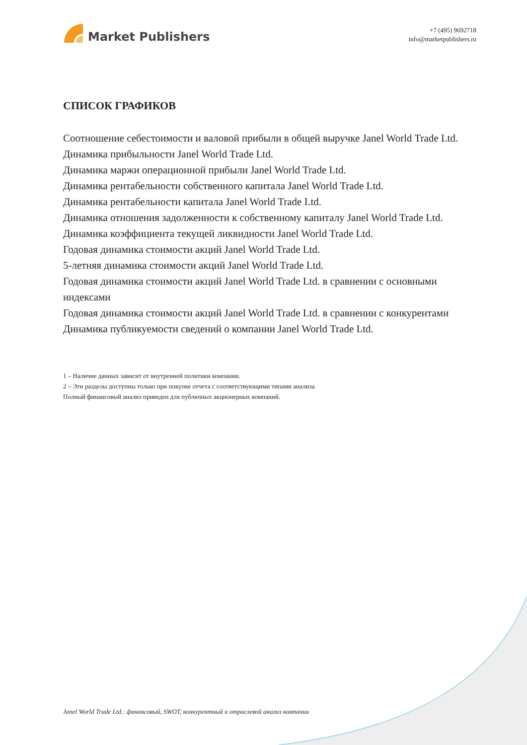Market Publishers
+7 (495) 9692718
info@marketpublishers.ru
СПИСОК ГРАФИКОВ
Соотношение себестоимости и валовой прибыли в общей выручке Janel World Trade Ltd.
Динамика прибыльности Janel World Trade Ltd.
Динамика маржи операционной прибыли Janel World Trade Ltd.
Динамика рентабельности собственного капитала Janel World Trade Ltd.
Динамика рентабельности капитала Janel World Trade Ltd.
Динамика отношения задолженности к собственному капиталу Janel World Trade Ltd.
Динамика коэффициента текущей ликвидности Janel World Trade Ltd.
Годовая динамика стоимости акций Janel World Trade Ltd.
5-летняя динамика стоимости акций Janel World Trade Ltd.
Годовая динамика стоимости акций Janel World Trade Ltd. в сравнении с основными индексами
Годовая динамика стоимости акций Janel World Trade Ltd. в сравнении с конкурентами
Динамика публикуемости сведений о компании Janel World Trade Ltd.
1 – Наличие данных зависит от внутренней политики компании.
2 – Эти разделы доступны только при покупке отчета с соответствующими типами анализа.
Полный финансовый анализ приведен для публичных акционерных компаний.
Janel World Trade Ltd.: финансовый, SWOT, конкурентный и отраслевой анализ компании